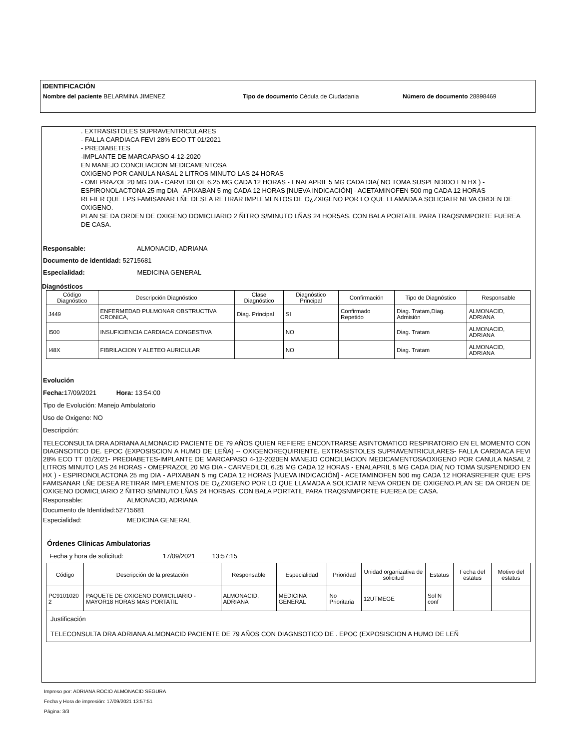IDENTIFICACIÓN
Nombre del paciente BELARMINA JIMENEZ Tipo de documento Cédula de Ciudadania Número de documento 28898469
. EXTRASISTOLES SUPRAVENTRICULARES
- FALLA CARDIACA FEVI 28% ECO TT 01/2021
- PREDIABETES
-IMPLANTE DE MARCAPASO 4-12-2020
EN MANEJO CONCILIACION MEDICAMENTOSA
OXIGENO POR CANULA NASAL 2 LITROS MINUTO LAS 24 HORAS
- OMEPRAZOL 20 MG DIA - CARVEDILOL 6.25 MG CADA 12 HORAS - ENALAPRIL 5 MG CADA DIA( NO TOMA SUSPENDIDO EN HX ) - ESPIRONOLACTONA 25 mg DIA - APIXABAN 5 mg CADA 12 HORAS [NUEVA INDICACIÓN] - ACETAMINOFEN 500 mg CADA 12 HORAS
REFIER QUE EPS FAMISANAR LÑE DESEA RETIRAR IMPLEMENTOS DE O¿ZXIGENO POR LO QUE LLAMADA A SOLICIATR NEVA ORDEN DE OXIGENO.
PLAN SE DA ORDEN DE OXIGENO DOMICLIARIO 2 ÑITRO S/MINUTO LÑAS 24 HOR5AS. CON BALA PORTATIL PARA TRAQSNMPORTE FUEREA DE CASA.
Responsable: ALMONACID, ADRIANA
Documento de identidad: 52715681
Especialidad: MEDICINA GENERAL
Diagnósticos
| Código Diagnóstico | Descripción Diagnóstico | Clase Diagnóstico | Diagnóstico Principal | Confirmación | Tipo de Diagnóstico | Responsable |
| --- | --- | --- | --- | --- | --- | --- |
| J449 | ENFERMEDAD PULMONAR OBSTRUCTIVA CRONICA, | Diag. Principal | SI | Confirmado Repetido | Diag. Tratam,Diag. Admisión | ALMONACID, ADRIANA |
| I500 | INSUFICIENCIA CARDIACA CONGESTIVA | | NO | | Diag. Tratam | ALMONACID, ADRIANA |
| I48X | FIBRILACION Y ALETEO AURICULAR | | NO | | Diag. Tratam | ALMONACID, ADRIANA |
Evolución
Fecha: 17/09/2021 Hora: 13:54:00
Tipo de Evolución: Manejo Ambulatorio
Uso de Oxigeno: NO
Descripción:
TELECONSULTA DRA ADRIANA ALMONACID PACIENTE DE 79 AÑOS QUIEN REFIERE ENCONTRARSE ASINTOMATICO RESPIRATORIO EN EL MOMENTO CON DIAGNSOTICO DE. EPOC (EXPOSISCION A HUMO DE LEÑA) -- OXIGENOREQUIRIENTE. EXTRASISTOLES SUPRAVENTRICULARES- FALLA CARDIACA FEVI 28% ECO TT 01/2021- PREDIABETES-IMPLANTE DE MARCAPASO 4-12-2020EN MANEJO CONCILIACION MEDICAMENTOSAOXIGENO POR CANULA NASAL 2 LITROS MINUTO LAS 24 HORAS - OMEPRAZOL 20 MG DIA - CARVEDILOL 6.25 MG CADA 12 HORAS - ENALAPRIL 5 MG CADA DIA( NO TOMA SUSPENDIDO EN HX ) - ESPIRONOLACTONA 25 mg DIA - APIXABAN 5 mg CADA 12 HORAS [NUEVA INDICACIÓN] - ACETAMINOFEN 500 mg CADA 12 HORASREFIER QUE EPS FAMISANAR LÑE DESEA RETIRAR IMPLEMENTOS DE O¿ZXIGENO POR LO QUE LLAMADA A SOLICIATR NEVA ORDEN DE OXIGENO.PLAN SE DA ORDEN DE OXIGENO DOMICLIARIO 2 ÑITRO S/MINUTO LÑAS 24 HOR5AS. CON BALA PORTATIL PARA TRAQSNMPORTE FUEREA DE CASA.
Responsable: ALMONACID, ADRIANA
Documento de Identidad:52715681
Especialidad: MEDICINA GENERAL
Órdenes Clínicas Ambulatorias
Fecha y hora de solicitud: 17/09/2021 13:57:15
| Código | Descripción de la prestación | Responsable | Especialidad | Prioridad | Unidad organizativa de solicitud | Estatus | Fecha del estatus | Motivo del estatus |
| --- | --- | --- | --- | --- | --- | --- | --- | --- |
| PC9101020 2 | PAQUETE DE OXIGENO DOMICILIARIO - MAYOR18 HORAS MAS PORTATIL | ALMONACID, ADRIANA | MEDICINA GENERAL | No Prioritaria | 12UTMEGE | Sol N conf | | |
| Justificación TELECONSULTA DRA ADRIANA ALMONACID PACIENTE DE 79 AÑOS CON DIAGNSOTICO DE . EPOC (EXPOSISCION A HUMO DE LEÑ | | | | | | | | |
Impreso por: ADRIANA ROCIO ALMONACID SEGURA
Fecha y Hora de impresión: 17/09/2021 13:57:51
Página: 3/3